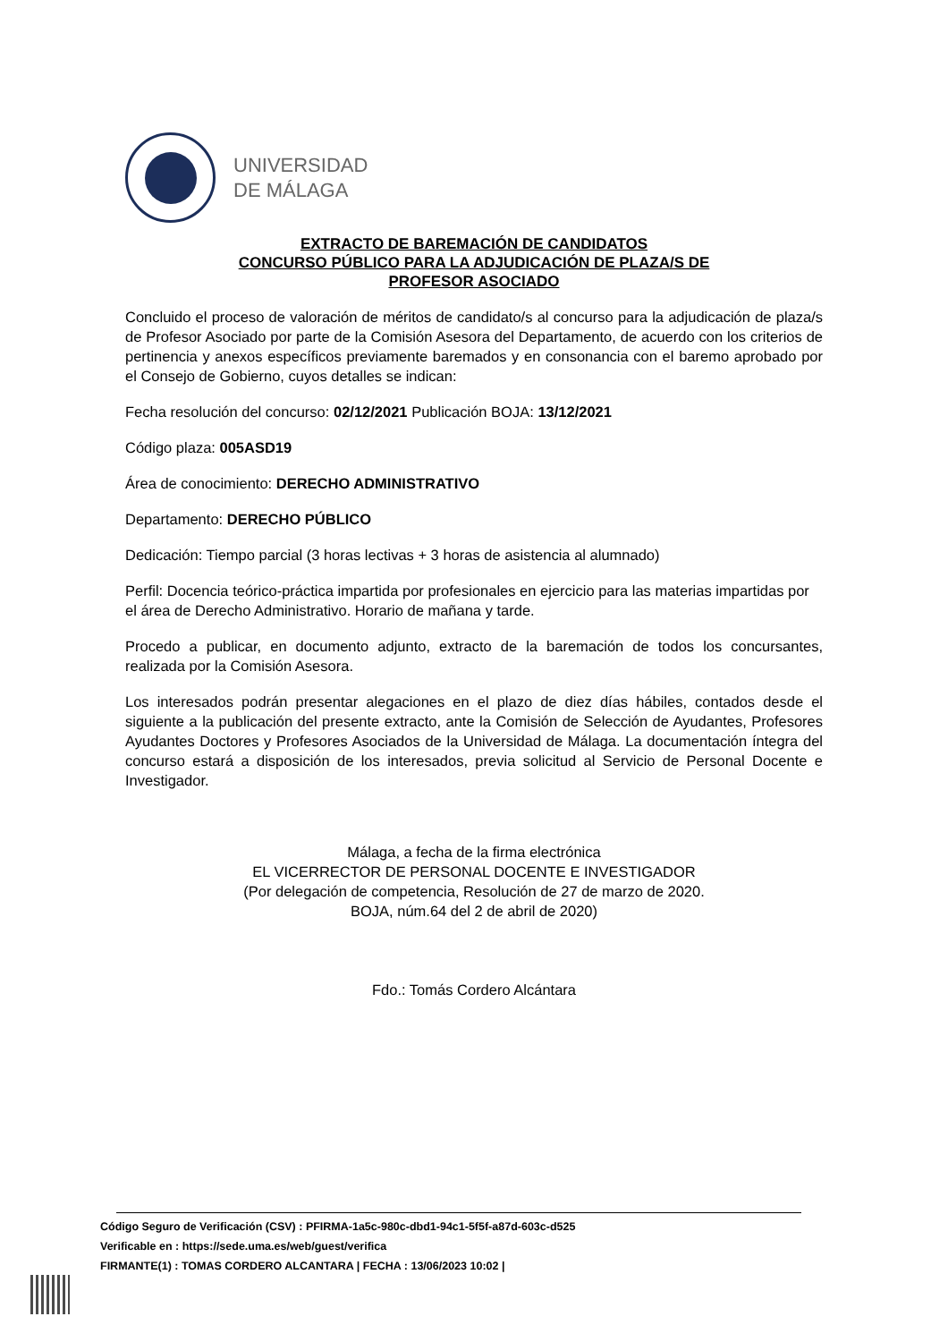UNIVERSIDAD
DE MÁLAGA
EXTRACTO DE BAREMACIÓN DE CANDIDATOS
CONCURSO PÚBLICO PARA LA ADJUDICACIÓN DE PLAZA/S DE
PROFESOR ASOCIADO
Concluido el proceso de valoración de méritos de candidato/s al concurso para la adjudicación de plaza/s de Profesor Asociado por parte de la Comisión Asesora del Departamento, de acuerdo con los criterios de pertinencia y anexos específicos previamente baremados y en consonancia con el baremo aprobado por el Consejo de Gobierno, cuyos detalles se indican:
Fecha resolución del concurso: 02/12/2021 Publicación BOJA: 13/12/2021
Código plaza: 005ASD19
Área de conocimiento: DERECHO ADMINISTRATIVO
Departamento: DERECHO PÚBLICO
Dedicación: Tiempo parcial (3 horas lectivas + 3 horas de asistencia al alumnado)
Perfil: Docencia teórico-práctica impartida por profesionales en ejercicio para las materias impartidas por el área de Derecho Administrativo. Horario de mañana y tarde.
Procedo a publicar, en documento adjunto, extracto de la baremación de todos los concursantes, realizada por la Comisión Asesora.
Los interesados podrán presentar alegaciones en el plazo de diez días hábiles, contados desde el siguiente a la publicación del presente extracto, ante la Comisión de Selección de Ayudantes, Profesores Ayudantes Doctores y Profesores Asociados de la Universidad de Málaga. La documentación íntegra del concurso estará a disposición de los interesados, previa solicitud al Servicio de Personal Docente e Investigador.
Málaga, a fecha de la firma electrónica
EL VICERRECTOR DE PERSONAL DOCENTE E INVESTIGADOR
(Por delegación de competencia, Resolución de 27 de marzo de 2020.
BOJA, núm.64 del 2 de abril de 2020)
Fdo.: Tomás Cordero Alcántara
Código Seguro de Verificación (CSV) : PFIRMA-1a5c-980c-dbd1-94c1-5f5f-a87d-603c-d525
Verificable en : https://sede.uma.es/web/guest/verifica
FIRMANTE(1) : TOMAS CORDERO ALCANTARA | FECHA : 13/06/2023 10:02 |